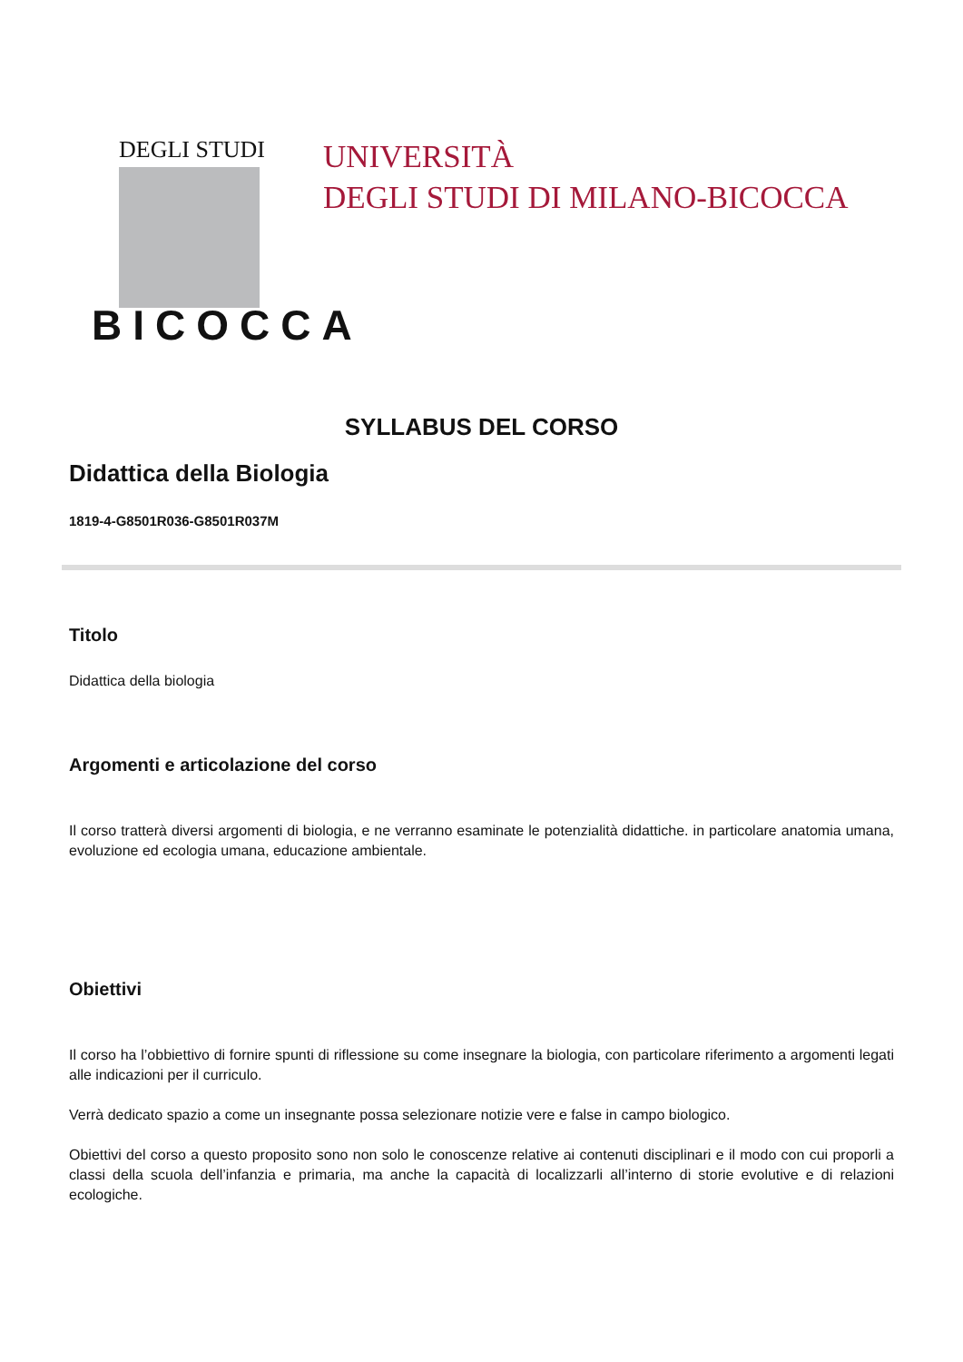DEGLI STUDI
BICOCCA
UNIVERSITÀ
DEGLI STUDI DI MILANO-BICOCCA
SYLLABUS DEL CORSO
Didattica della Biologia
1819-4-G8501R036-G8501R037M
Titolo
Didattica della biologia
Argomenti e articolazione del corso
Il corso tratterà diversi argomenti di biologia, e ne verranno esaminate le potenzialità didattiche. in particolare anatomia umana, evoluzione ed ecologia umana, educazione ambientale.
Obiettivi
Il corso ha l’obbiettivo di fornire spunti di riflessione su come insegnare la biologia, con particolare riferimento a argomenti legati alle indicazioni per il curriculo.
Verrà dedicato spazio a come un insegnante possa selezionare notizie vere e false in campo biologico.
Obiettivi del corso a questo proposito sono non solo le conoscenze relative ai contenuti disciplinari e il modo con cui proporli a classi della scuola dell’infanzia e primaria, ma anche la capacità di localizzarli all’interno di storie evolutive e di relazioni ecologiche.